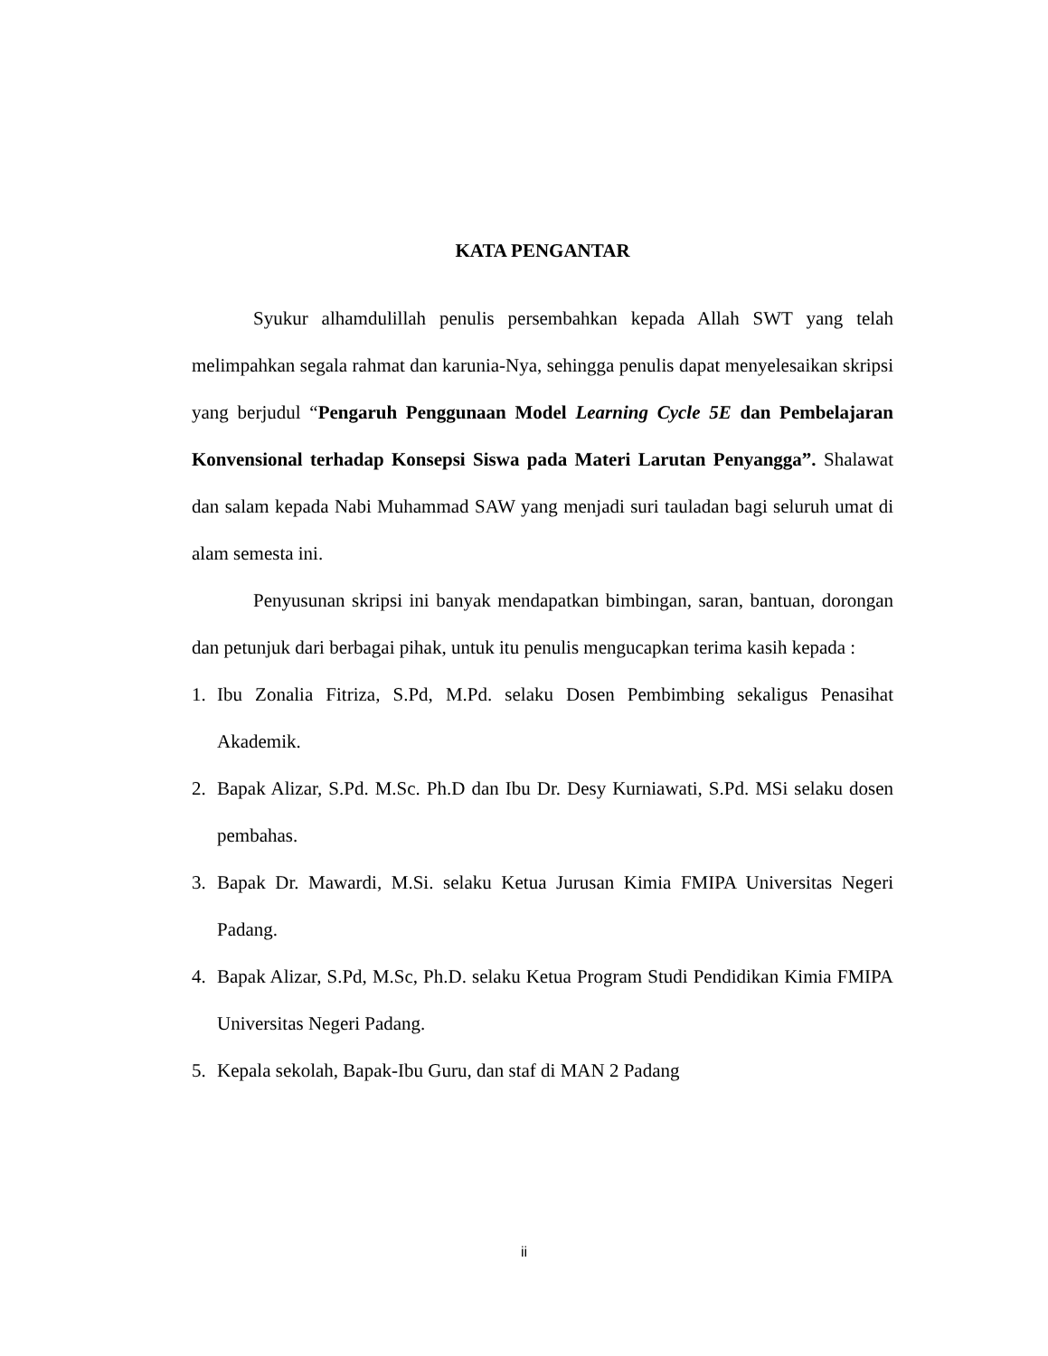KATA PENGANTAR
Syukur alhamdulillah penulis persembahkan kepada Allah SWT yang telah melimpahkan segala rahmat dan karunia-Nya, sehingga penulis dapat menyelesaikan skripsi yang berjudul “Pengaruh Penggunaan Model Learning Cycle 5E dan Pembelajaran Konvensional terhadap Konsepsi Siswa pada Materi Larutan Penyangga”. Shalawat dan salam kepada Nabi Muhammad SAW yang menjadi suri tauladan bagi seluruh umat di alam semesta ini.
Penyusunan skripsi ini banyak mendapatkan bimbingan, saran, bantuan, dorongan dan petunjuk dari berbagai pihak, untuk itu penulis mengucapkan terima kasih kepada :
1. Ibu Zonalia Fitriza, S.Pd, M.Pd. selaku Dosen Pembimbing sekaligus Penasihat Akademik.
2. Bapak Alizar, S.Pd. M.Sc. Ph.D dan Ibu Dr. Desy Kurniawati, S.Pd. MSi selaku dosen pembahas.
3. Bapak Dr. Mawardi, M.Si. selaku Ketua Jurusan Kimia FMIPA Universitas Negeri Padang.
4. Bapak Alizar, S.Pd, M.Sc, Ph.D. selaku Ketua Program Studi Pendidikan Kimia FMIPA Universitas Negeri Padang.
5. Kepala sekolah, Bapak-Ibu Guru, dan staf di MAN 2 Padang
ii